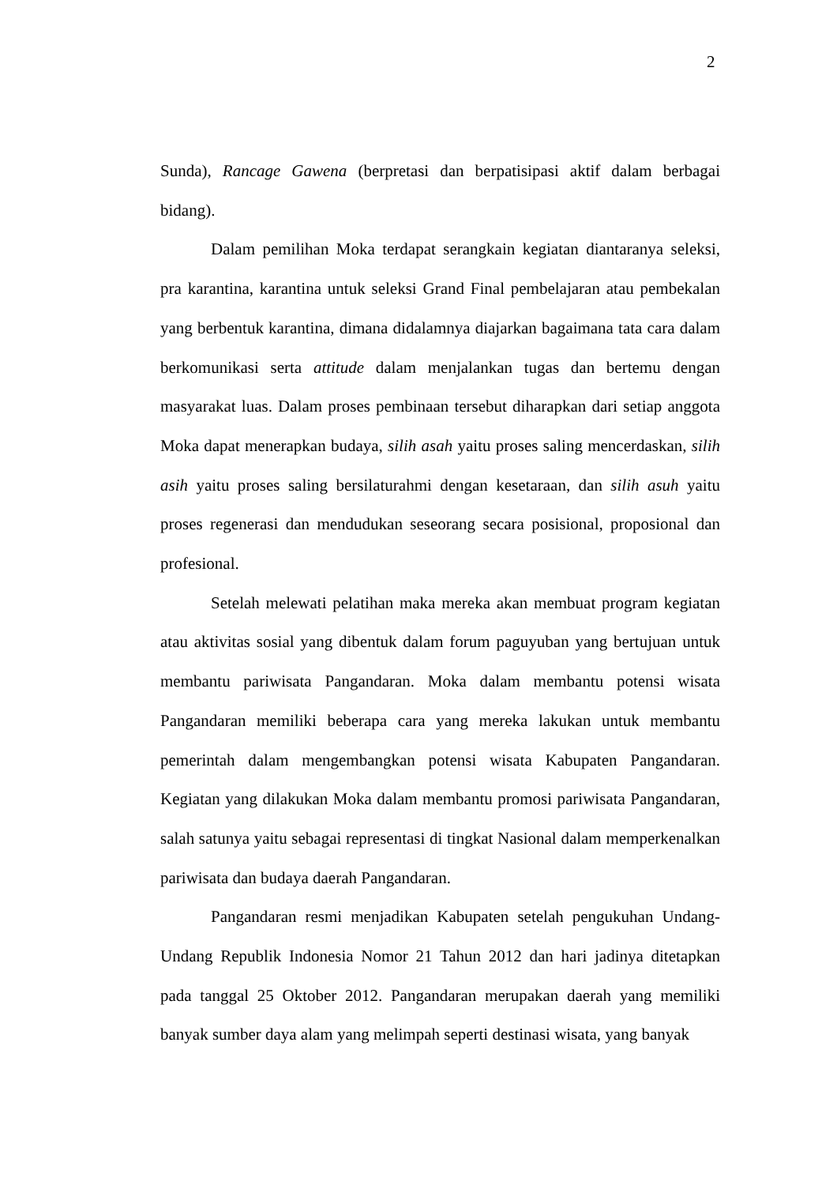2
Sunda), Rancage Gawena (berpretasi dan berpatisipasi aktif dalam berbagai bidang).
Dalam pemilihan Moka terdapat serangkain kegiatan diantaranya seleksi, pra karantina, karantina untuk seleksi Grand Final pembelajaran atau pembekalan yang berbentuk karantina, dimana didalamnya diajarkan bagaimana tata cara dalam berkomunikasi serta attitude dalam menjalankan tugas dan bertemu dengan masyarakat luas. Dalam proses pembinaan tersebut diharapkan dari setiap anggota Moka dapat menerapkan budaya, silih asah yaitu proses saling mencerdaskan, silih asih yaitu proses saling bersilaturahmi dengan kesetaraan, dan silih asuh yaitu proses regenerasi dan mendudukan seseorang secara posisional, proposional dan profesional.
Setelah melewati pelatihan maka mereka akan membuat program kegiatan atau aktivitas sosial yang dibentuk dalam forum paguyuban yang bertujuan untuk membantu pariwisata Pangandaran. Moka dalam membantu potensi wisata Pangandaran memiliki beberapa cara yang mereka lakukan untuk membantu pemerintah dalam mengembangkan potensi wisata Kabupaten Pangandaran. Kegiatan yang dilakukan Moka dalam membantu promosi pariwisata Pangandaran, salah satunya yaitu sebagai representasi di tingkat Nasional dalam memperkenalkan pariwisata dan budaya daerah Pangandaran.
Pangandaran resmi menjadikan Kabupaten setelah pengukuhan Undang-Undang Republik Indonesia Nomor 21 Tahun 2012 dan hari jadinya ditetapkan pada tanggal 25 Oktober 2012. Pangandaran merupakan daerah yang memiliki banyak sumber daya alam yang melimpah seperti destinasi wisata, yang banyak